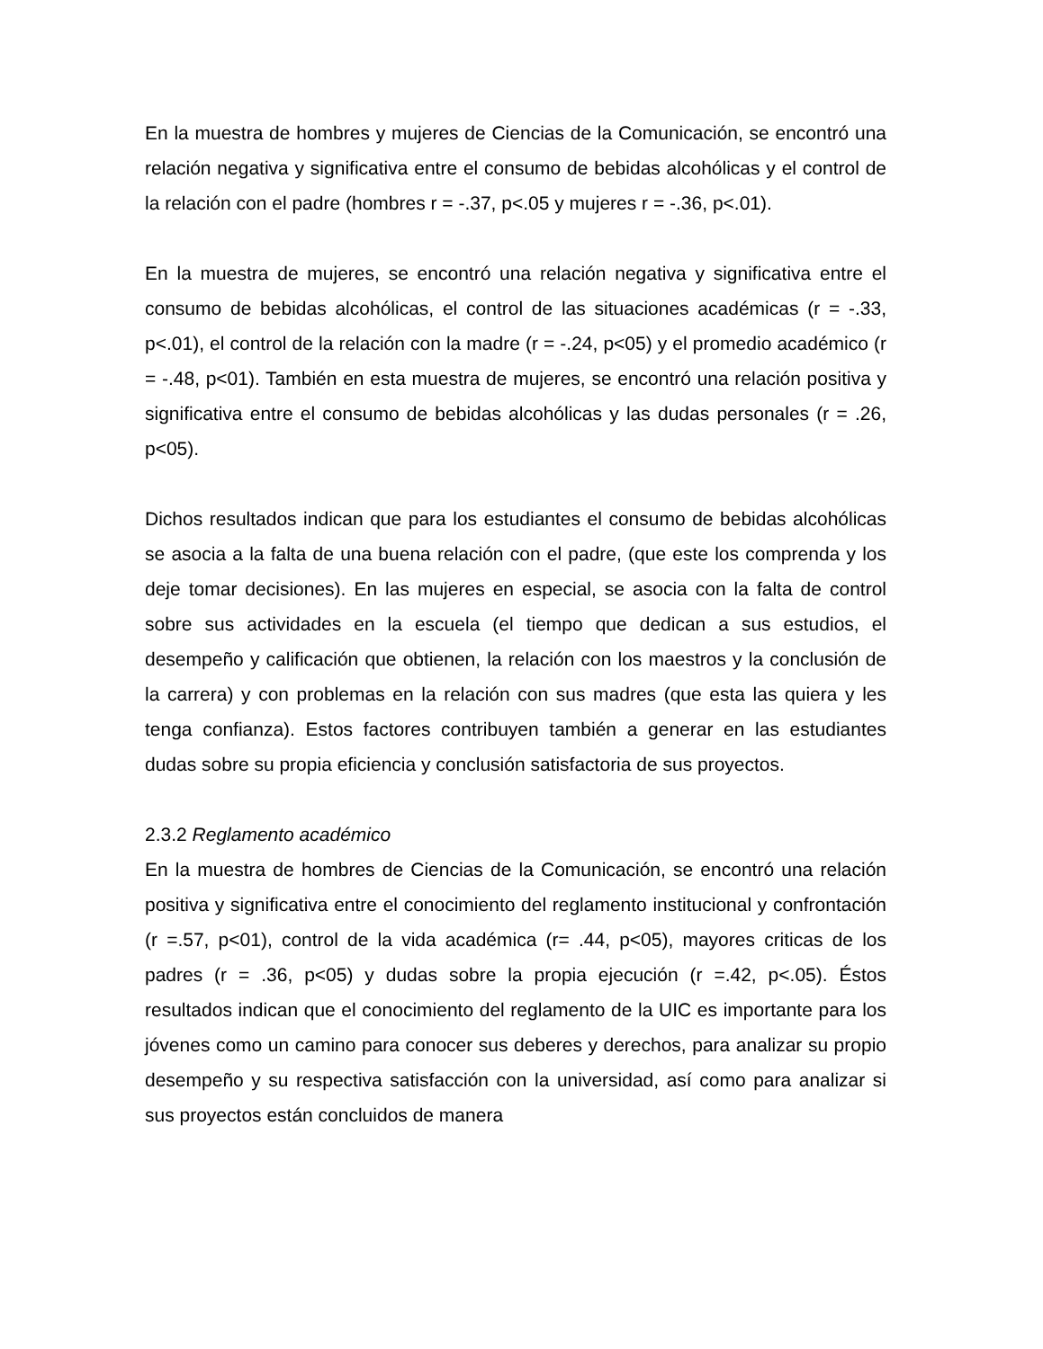En la muestra de hombres y mujeres de Ciencias de la Comunicación, se encontró una relación negativa y significativa entre el consumo de bebidas alcohólicas y el control de la relación con el padre (hombres r = -.37, p<.05 y mujeres r = -.36, p<.01).
En la muestra de mujeres, se encontró una relación negativa y significativa entre el consumo de bebidas alcohólicas, el control de las situaciones académicas (r = -.33, p<.01), el control de la relación con la madre (r = -.24, p<05) y el promedio académico (r = -.48, p<01). También en esta muestra de mujeres, se encontró una relación positiva y significativa entre el consumo de bebidas alcohólicas y las dudas personales (r = .26, p<05).
Dichos resultados indican que para los estudiantes el consumo de bebidas alcohólicas se asocia a la falta de una buena relación con el padre, (que este los comprenda y los deje tomar decisiones). En las mujeres en especial, se asocia con la falta de control sobre sus actividades en la escuela (el tiempo que dedican a sus estudios, el desempeño y calificación que obtienen, la relación con los maestros y la conclusión de la carrera) y con problemas en la relación con sus madres (que esta las quiera y les tenga confianza). Estos factores contribuyen también a generar en las estudiantes dudas sobre su propia eficiencia y conclusión satisfactoria de sus proyectos.
2.3.2 Reglamento académico
En la muestra de hombres de Ciencias de la Comunicación, se encontró una relación positiva y significativa entre el conocimiento del reglamento institucional y confrontación (r =.57, p<01), control de la vida académica (r= .44, p<05), mayores criticas de los padres (r = .36, p<05) y dudas sobre la propia ejecución (r =.42, p<.05). Éstos resultados indican que el conocimiento del reglamento de la UIC es importante para los jóvenes como un camino para conocer sus deberes y derechos, para analizar su propio desempeño y su respectiva satisfacción con la universidad, así como para analizar si sus proyectos están concluidos de manera